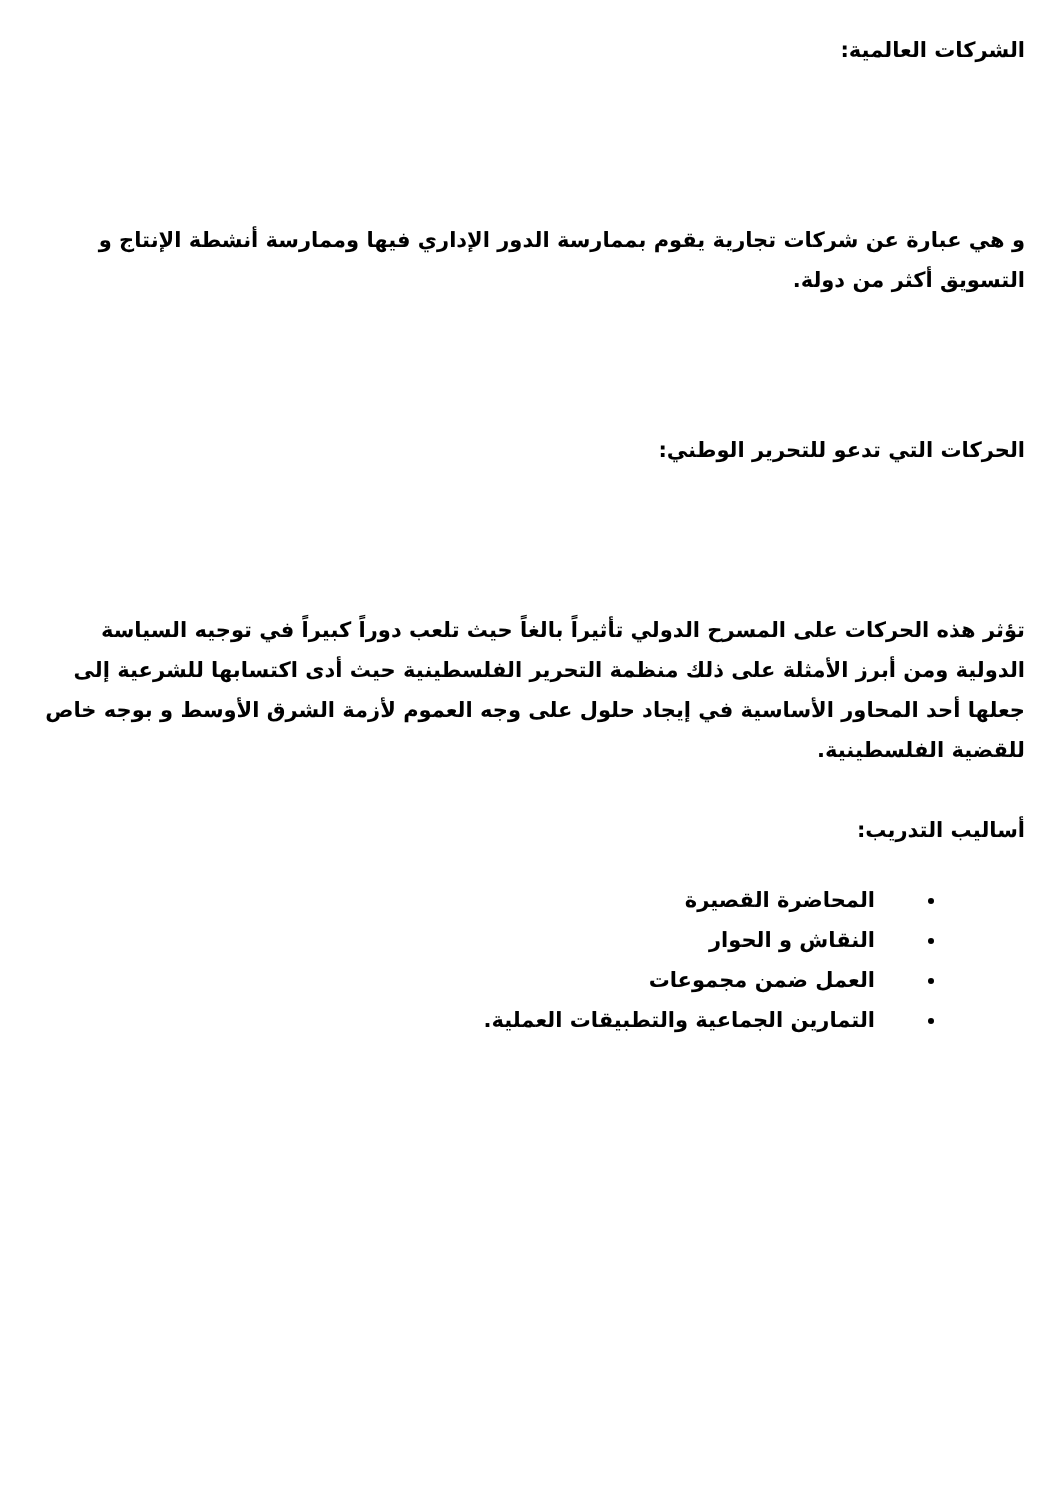الشركات العالمية:
و هي عبارة عن شركات تجارية يقوم بممارسة الدور الإداري فيها وممارسة أنشطة الإنتاج و التسويق أكثر من دولة.
الحركات التي تدعو للتحرير الوطني:
تؤثر هذه الحركات على المسرح الدولي تأثيراً بالغاً حيث تلعب دوراً كبيراً في توجيه السياسة الدولية ومن أبرز الأمثلة على ذلك منظمة التحرير الفلسطينية حيث أدى اكتسابها للشرعية إلى جعلها أحد المحاور الأساسية في إيجاد حلول على وجه العموم لأزمة الشرق الأوسط و بوجه خاص للقضية الفلسطينية.
أساليب التدريب:
المحاضرة القصيرة
النقاش و الحوار
العمل ضمن مجموعات
التمارين الجماعية والتطبيقات العملية.